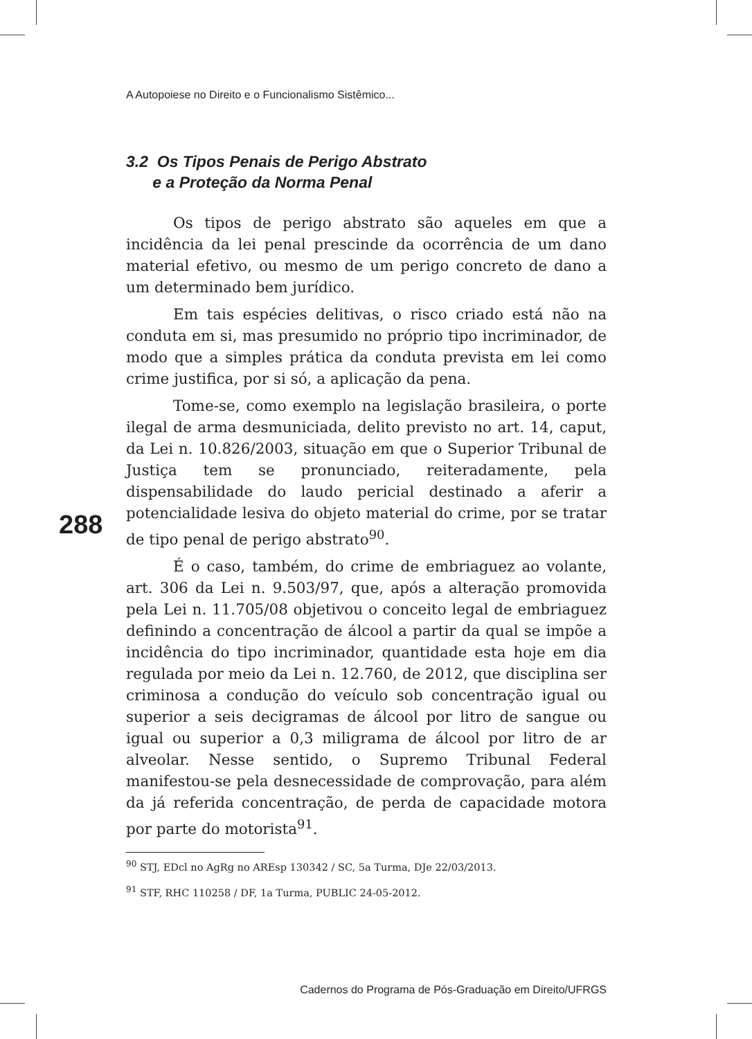A Autopoiese no Direito e o Funcionalismo Sistêmico...
288
3.2 Os Tipos Penais de Perigo Abstrato
e a Proteção da Norma Penal
Os tipos de perigo abstrato são aqueles em que a incidência da lei penal prescinde da ocorrência de um dano material efetivo, ou mesmo de um perigo concreto de dano a um determinado bem jurídico.
Em tais espécies delitivas, o risco criado está não na conduta em si, mas presumido no próprio tipo incriminador, de modo que a simples prática da conduta prevista em lei como crime justifica, por si só, a aplicação da pena.
Tome-se, como exemplo na legislação brasileira, o porte ilegal de arma desmuniciada, delito previsto no art. 14, caput, da Lei n. 10.826/2003, situação em que o Superior Tribunal de Justiça tem se pronunciado, reiteradamente, pela dispensabilidade do laudo pericial destinado a aferir a potencialidade lesiva do objeto material do crime, por se tratar de tipo penal de perigo abstrato<sup>90</sup>.
É o caso, também, do crime de embriaguez ao volante, art. 306 da Lei n. 9.503/97, que, após a alteração promovida pela Lei n. 11.705/08 objetivou o conceito legal de embriaguez definindo a concentração de álcool a partir da qual se impõe a incidência do tipo incriminador, quantidade esta hoje em dia regulada por meio da Lei n. 12.760, de 2012, que disciplina ser criminosa a condução do veículo sob concentração igual ou superior a seis decigramas de álcool por litro de sangue ou igual ou superior a 0,3 miligrama de álcool por litro de ar alveolar. Nesse sentido, o Supremo Tribunal Federal manifestou-se pela desnecessidade de comprovação, para além da já referida concentração, de perda de capacidade motora por parte do motorista<sup>91</sup>.
<sup>90</sup> STJ, EDcl no AgRg no AREsp 130342 / SC, 5a Turma, DJe 22/03/2013.
<sup>91</sup> STF, RHC 110258 / DF, 1a Turma, PUBLIC 24-05-2012.
Cadernos do Programa de Pós-Graduação em Direito/UFRGS